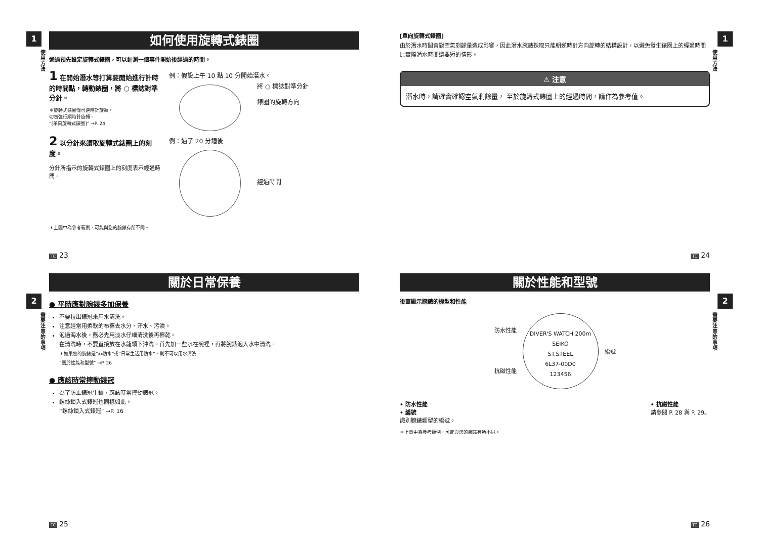1
使用方法
如何使用旋轉式錶圈
通過預先設定旋轉式錶圈，可以計測一個事件開始後經過的時間。
1 在開始潛水等打算要開始進行計時的時間點，轉動錶圈，將 ○ 標誌對準分針。
＊旋轉式錶圈僅可逆時針旋轉。
切勿強行順時針旋轉。
“[單向旋轉式錶圈]” →P. 24
例：假設上午 10 點 10 分開始潛水。
將 ○ 標誌對準分針
錶圈的旋轉方向
2 以分針來讀取旋轉式錶圈上的刻度。
分針所指示的旋轉式錶圈上的刻度表示經過時間。
例：過了 20 分鐘後
經過時間
＊上圖中為參考範例，可能與您的腕錶有所不同。
TC 23
1
使用方法
[單向旋轉式錶圈]
由於潛水時間會對空氣剩餘量造成影響，因此潛水腕錶採取只能朝逆時針方向旋轉的結構設計，以避免發生錶圈上的經過時間比實際潛水時間還要短的情形。
⚠ 注意
潛水時，請確實確認空氣剩餘量， 至於旋轉式錶圈上的經過時間，請作為參考值。
TC 24
2
需要注意的事項
關於日常保養
● 平時應對腕錶多加保養
不要拉出錶冠來用水清洗。
注意經常用柔軟的布擦去水分、汗水、污漬。
泡過海水後，務必先用淡水仔細清洗後再擦乾。
在清洗時，不要直接放在水龍頭下沖洗。首先加一些水在碗裡，再將腕錶泡入水中清洗。
＊如果您的腕錶是“非防水”或“日常生活用防水”，則不可以用水清洗。
“關於性能和型號” →P. 26
● 應該時常擰動錶冠
為了防止錶冠生鏽，應該時常擰動錶冠。
螺絲鎖入式錶冠也同樣如此。
“螺絲鎖入式錶冠” →P. 16
TC 25
2
需要注意的事項
關於性能和型號
後蓋顯示腕錶的機型和性能
防水性能
抗磁性能
DIVER'S WATCH 200m
SEIKO
ST.STEEL
6L37-00D0
123456
編號
• 防水性能
• 編號
識別腕錶類型的編號。
• 抗磁性能
請參閱 P. 28 與 P. 29。
＊上圖中為參考範例，可能與您的腕錶有所不同。
TC 26